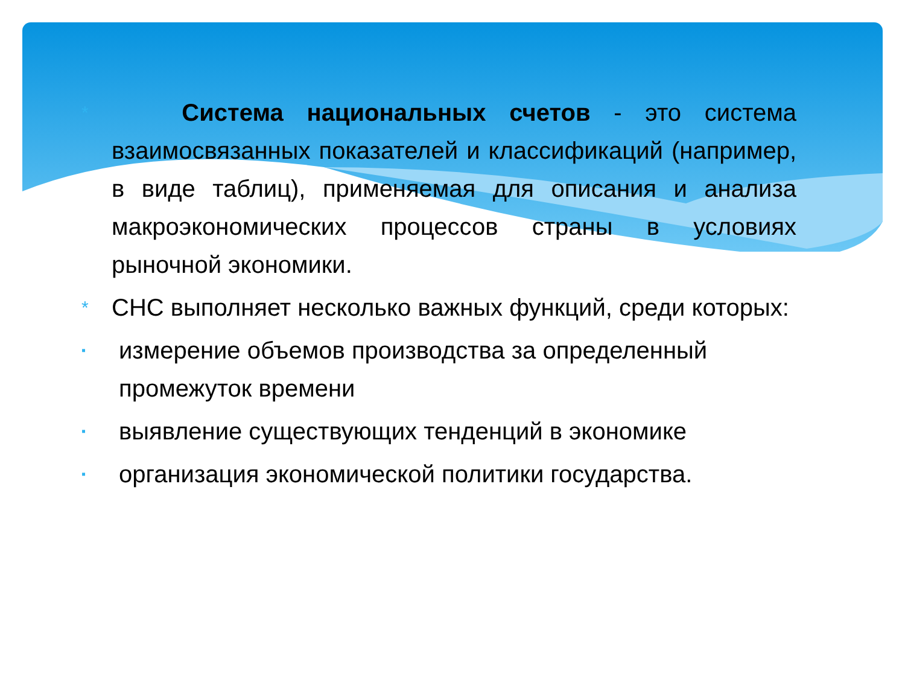*
Система национальных счетов - это система взаимосвязанных показателей и классификаций (например, в виде таблиц), применяемая для описания и анализа макроэкономических процессов страны в условиях рыночной экономики.
*
СНС выполняет несколько важных функций, среди которых:
▪
измерение объемов производства за определенный промежуток времени
▪
выявление существующих тенденций в экономике
▪
организация экономической политики государства.